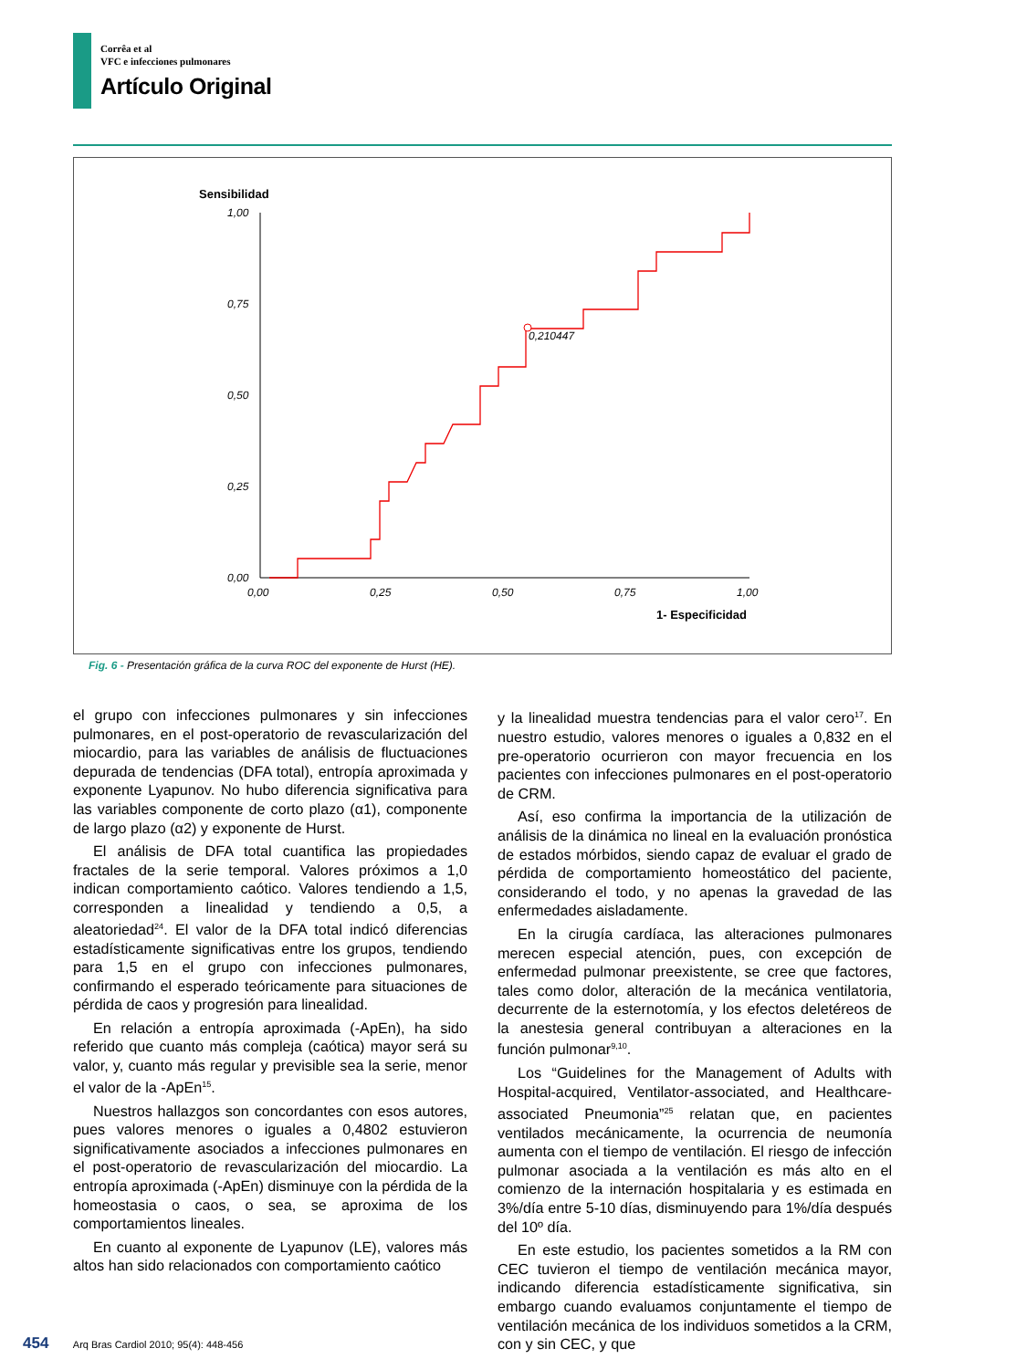Corrêa et al
VFC e infecciones pulmonares
Artículo Original
Sensibilidad
1,00
0,75
0,50
0,25
0,00
0,00
0,25
0,50
0,75
1,00
0,210447
1- Especificidad
Fig. 6 - Presentación gráfica de la curva ROC del exponente de Hurst (HE).
el grupo con infecciones pulmonares y sin infecciones pulmonares, en el post-operatorio de revascularización del miocardio, para las variables de análisis de fluctuaciones depurada de tendencias (DFA total), entropía aproximada y exponente Lyapunov. No hubo diferencia significativa para las variables componente de corto plazo (α1), componente de largo plazo (α2) y exponente de Hurst.
El análisis de DFA total cuantifica las propiedades fractales de la serie temporal. Valores próximos a 1,0 indican comportamiento caótico. Valores tendiendo a 1,5, corresponden a linealidad y tendiendo a 0,5, a aleatoriedad<sup>24</sup>. El valor de la DFA total indicó diferencias estadísticamente significativas entre los grupos, tendiendo para 1,5 en el grupo con infecciones pulmonares, confirmando el esperado teóricamente para situaciones de pérdida de caos y progresión para linealidad.
En relación a entropía aproximada (-ApEn), ha sido referido que cuanto más compleja (caótica) mayor será su valor, y, cuanto más regular y previsible sea la serie, menor el valor de la -ApEn<sup>15</sup>.
Nuestros hallazgos son concordantes con esos autores, pues valores menores o iguales a 0,4802 estuvieron significativamente asociados a infecciones pulmonares en el post-operatorio de revascularización del miocardio. La entropía aproximada (-ApEn) disminuye con la pérdida de la homeostasia o caos, o sea, se aproxima de los comportamientos lineales.
En cuanto al exponente de Lyapunov (LE), valores más altos han sido relacionados con comportamiento caótico
y la linealidad muestra tendencias para el valor cero<sup>17</sup>. En nuestro estudio, valores menores o iguales a 0,832 en el pre-operatorio ocurrieron con mayor frecuencia en los pacientes con infecciones pulmonares en el post-operatorio de CRM.
Así, eso confirma la importancia de la utilización de análisis de la dinámica no lineal en la evaluación pronóstica de estados mórbidos, siendo capaz de evaluar el grado de pérdida de comportamiento homeostático del paciente, considerando el todo, y no apenas la gravedad de las enfermedades aisladamente.
En la cirugía cardíaca, las alteraciones pulmonares merecen especial atención, pues, con excepción de enfermedad pulmonar preexistente, se cree que factores, tales como dolor, alteración de la mecánica ventilatoria, decurrente de la esternotomía, y los efectos deletéreos de la anestesia general contribuyan a alteraciones en la función pulmonar<sup>9,10</sup>.
Los “Guidelines for the Management of Adults with Hospital-acquired, Ventilator-associated, and Healthcare-associated Pneumonia”<sup>25</sup> relatan que, en pacientes ventilados mecánicamente, la ocurrencia de neumonía aumenta con el tiempo de ventilación. El riesgo de infección pulmonar asociada a la ventilación es más alto en el comienzo de la internación hospitalaria y es estimada en 3%/día entre 5-10 días, disminuyendo para 1%/día después del 10º día.
En este estudio, los pacientes sometidos a la RM con CEC tuvieron el tiempo de ventilación mecánica mayor, indicando diferencia estadísticamente significativa, sin embargo cuando evaluamos conjuntamente el tiempo de ventilación mecánica de los individuos sometidos a la CRM, con y sin CEC, y que
454 Arq Bras Cardiol 2010; 95(4): 448-456